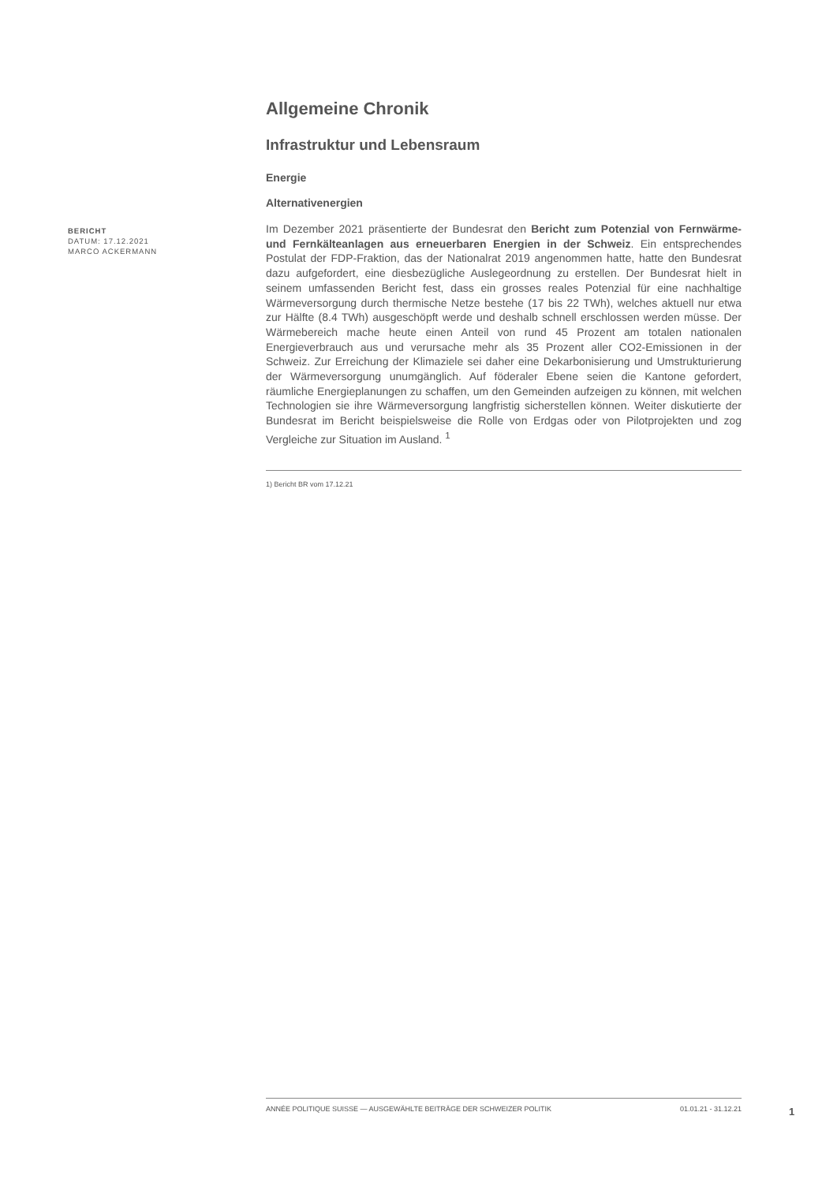BERICHT
DATUM: 17.12.2021
MARCO ACKERMANN
Allgemeine Chronik
Infrastruktur und Lebensraum
Energie
Alternativenergien
Im Dezember 2021 präsentierte der Bundesrat den Bericht zum Potenzial von Fernwärme- und Fernkälteanlagen aus erneuerbaren Energien in der Schweiz. Ein entsprechendes Postulat der FDP-Fraktion, das der Nationalrat 2019 angenommen hatte, hatte den Bundesrat dazu aufgefordert, eine diesbezügliche Auslegeordnung zu erstellen. Der Bundesrat hielt in seinem umfassenden Bericht fest, dass ein grosses reales Potenzial für eine nachhaltige Wärmeversorgung durch thermische Netze bestehe (17 bis 22 TWh), welches aktuell nur etwa zur Hälfte (8.4 TWh) ausgeschöpft werde und deshalb schnell erschlossen werden müsse. Der Wärmebereich mache heute einen Anteil von rund 45 Prozent am totalen nationalen Energieverbrauch aus und verursache mehr als 35 Prozent aller CO2-Emissionen in der Schweiz. Zur Erreichung der Klimaziele sei daher eine Dekarbonisierung und Umstrukturierung der Wärmeversorgung unumgänglich. Auf föderaler Ebene seien die Kantone gefordert, räumliche Energieplanungen zu schaffen, um den Gemeinden aufzeigen zu können, mit welchen Technologien sie ihre Wärmeversorgung langfristig sicherstellen können. Weiter diskutierte der Bundesrat im Bericht beispielsweise die Rolle von Erdgas oder von Pilotprojekten und zog Vergleiche zur Situation im Ausland. <sup>1</sup>
1) Bericht BR vom 17.12.21
ANNÉE POLITIQUE SUISSE — AUSGEWÄHLTE BEITRÄGE DER SCHWEIZER POLITIK 01.01.21 - 31.12.21
1